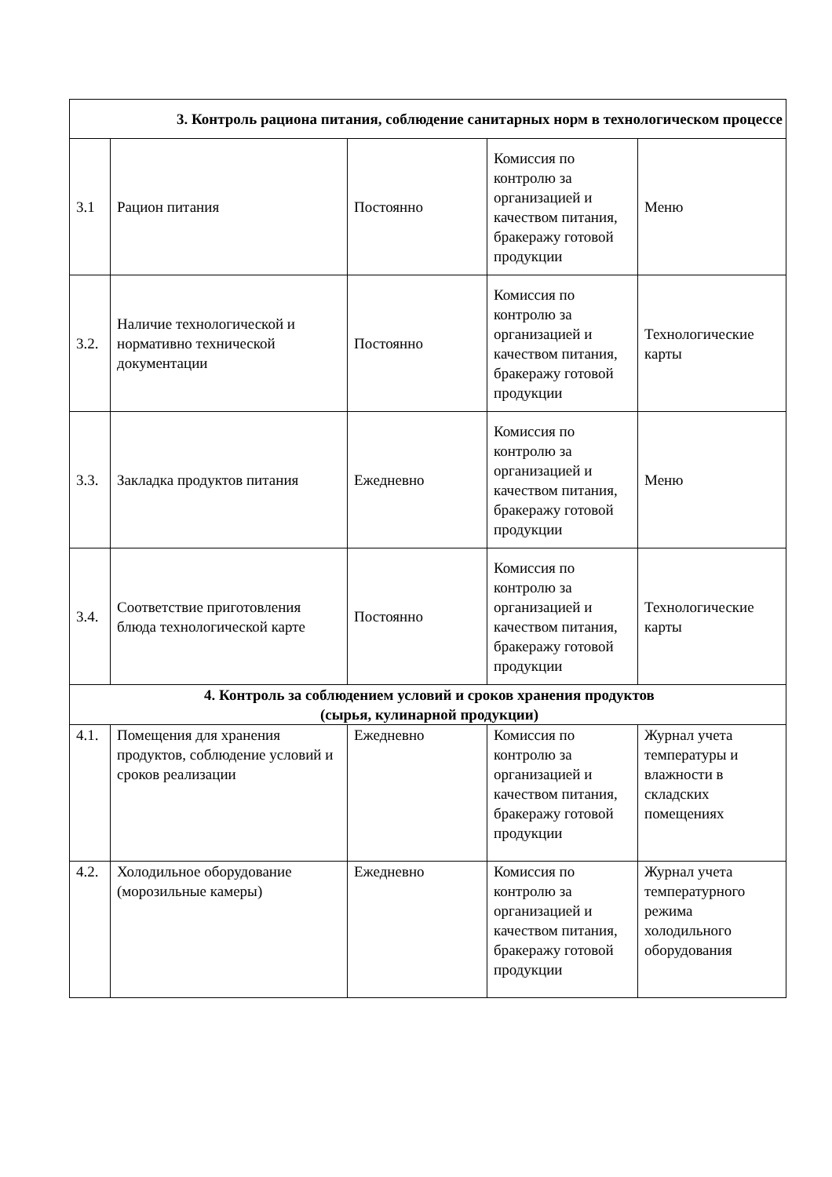| 3. Контроль рациона питания, соблюдение санитарных норм в технологическом процессе | | | | |
| 3.1 | Рацион питания | Постоянно | Комиссия по контролю за организацией и качеством питания, бракеражу готовой продукции | Меню |
| 3.2. | Наличие технологической и нормативно технической документации | Постоянно | Комиссия по контролю за организацией и качеством питания, бракеражу готовой продукции | Технологические карты |
| 3.3. | Закладка продуктов питания | Ежедневно | Комиссия по контролю за организацией и качеством питания, бракеражу готовой продукции | Меню |
| 3.4. | Соответствие приготовления блюда технологической карте | Постоянно | Комиссия по контролю за организацией и качеством питания, бракеражу готовой продукции | Технологические карты |
| 4. Контроль за соблюдением условий и сроков хранения продуктов (сырья, кулинарной продукции) | | | | |
| 4.1. | Помещения для хранения продуктов, соблюдение условий и сроков реализации | Ежедневно | Комиссия по контролю за организацией и качеством питания, бракеражу готовой продукции | Журнал учета температуры и влажности в складских помещениях |
| 4.2. | Холодильное оборудование (морозильные камеры) | Ежедневно | Комиссия по контролю за организацией и качеством питания, бракеражу готовой продукции | Журнал учета температурного режима холодильного оборудования |